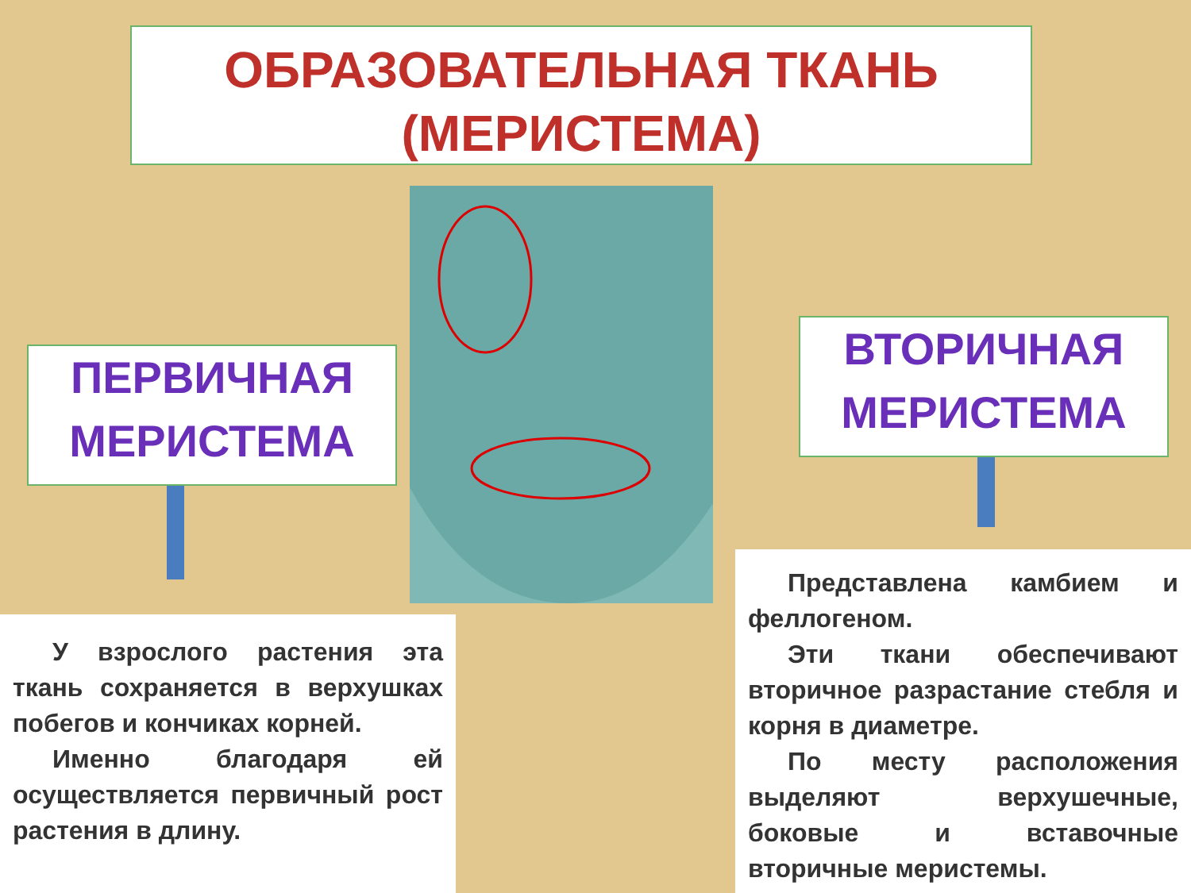ОБРАЗОВАТЕЛЬНАЯ ТКАНЬ
(МЕРИСТЕМА)
ПЕРВИЧНАЯ
МЕРИСТЕМА
ВТОРИЧНАЯ
МЕРИСТЕМА
У взрослого растения эта ткань сохраняется в верхушках побегов и кончиках корней.
Именно благодаря ей осуществляется первичный рост растения в длину.
Представлена камбием и феллогеном.
Эти ткани обеспечивают вторичное разрастание стебля и корня в диаметре.
По месту расположения выделяют верхушечные, боковые и вставочные вторичные меристемы.